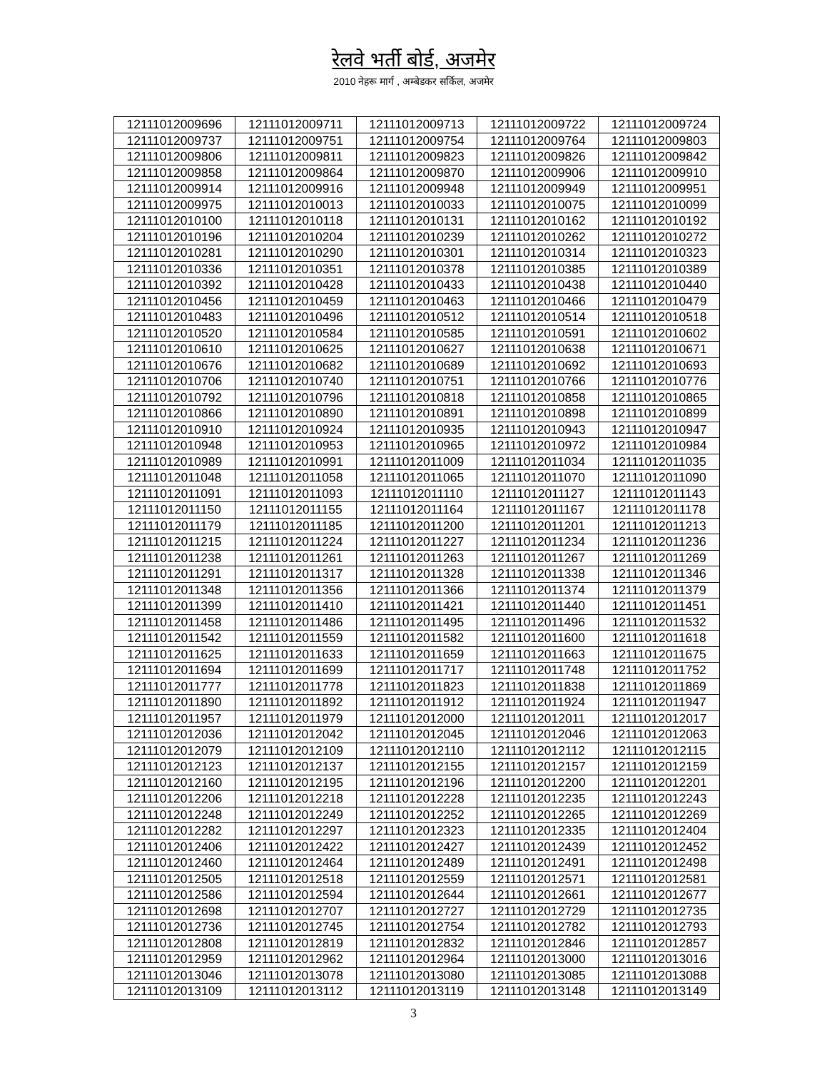रेलवे भर्ती बोर्ड, अजमेर
2010 नेहरू मार्ग , अम्बेडकर सर्किल, अजमेर
| 12111012009696 | 12111012009711 | 12111012009713 | 12111012009722 | 12111012009724 |
| 12111012009737 | 12111012009751 | 12111012009754 | 12111012009764 | 12111012009803 |
| 12111012009806 | 12111012009811 | 12111012009823 | 12111012009826 | 12111012009842 |
| 12111012009858 | 12111012009864 | 12111012009870 | 12111012009906 | 12111012009910 |
| 12111012009914 | 12111012009916 | 12111012009948 | 12111012009949 | 12111012009951 |
| 12111012009975 | 12111012010013 | 12111012010033 | 12111012010075 | 12111012010099 |
| 12111012010100 | 12111012010118 | 12111012010131 | 12111012010162 | 12111012010192 |
| 12111012010196 | 12111012010204 | 12111012010239 | 12111012010262 | 12111012010272 |
| 12111012010281 | 12111012010290 | 12111012010301 | 12111012010314 | 12111012010323 |
| 12111012010336 | 12111012010351 | 12111012010378 | 12111012010385 | 12111012010389 |
| 12111012010392 | 12111012010428 | 12111012010433 | 12111012010438 | 12111012010440 |
| 12111012010456 | 12111012010459 | 12111012010463 | 12111012010466 | 12111012010479 |
| 12111012010483 | 12111012010496 | 12111012010512 | 12111012010514 | 12111012010518 |
| 12111012010520 | 12111012010584 | 12111012010585 | 12111012010591 | 12111012010602 |
| 12111012010610 | 12111012010625 | 12111012010627 | 12111012010638 | 12111012010671 |
| 12111012010676 | 12111012010682 | 12111012010689 | 12111012010692 | 12111012010693 |
| 12111012010706 | 12111012010740 | 12111012010751 | 12111012010766 | 12111012010776 |
| 12111012010792 | 12111012010796 | 12111012010818 | 12111012010858 | 12111012010865 |
| 12111012010866 | 12111012010890 | 12111012010891 | 12111012010898 | 12111012010899 |
| 12111012010910 | 12111012010924 | 12111012010935 | 12111012010943 | 12111012010947 |
| 12111012010948 | 12111012010953 | 12111012010965 | 12111012010972 | 12111012010984 |
| 12111012010989 | 12111012010991 | 12111012011009 | 12111012011034 | 12111012011035 |
| 12111012011048 | 12111012011058 | 12111012011065 | 12111012011070 | 12111012011090 |
| 12111012011091 | 12111012011093 | 12111012011110 | 12111012011127 | 12111012011143 |
| 12111012011150 | 12111012011155 | 12111012011164 | 12111012011167 | 12111012011178 |
| 12111012011179 | 12111012011185 | 12111012011200 | 12111012011201 | 12111012011213 |
| 12111012011215 | 12111012011224 | 12111012011227 | 12111012011234 | 12111012011236 |
| 12111012011238 | 12111012011261 | 12111012011263 | 12111012011267 | 12111012011269 |
| 12111012011291 | 12111012011317 | 12111012011328 | 12111012011338 | 12111012011346 |
| 12111012011348 | 12111012011356 | 12111012011366 | 12111012011374 | 12111012011379 |
| 12111012011399 | 12111012011410 | 12111012011421 | 12111012011440 | 12111012011451 |
| 12111012011458 | 12111012011486 | 12111012011495 | 12111012011496 | 12111012011532 |
| 12111012011542 | 12111012011559 | 12111012011582 | 12111012011600 | 12111012011618 |
| 12111012011625 | 12111012011633 | 12111012011659 | 12111012011663 | 12111012011675 |
| 12111012011694 | 12111012011699 | 12111012011717 | 12111012011748 | 12111012011752 |
| 12111012011777 | 12111012011778 | 12111012011823 | 12111012011838 | 12111012011869 |
| 12111012011890 | 12111012011892 | 12111012011912 | 12111012011924 | 12111012011947 |
| 12111012011957 | 12111012011979 | 12111012012000 | 12111012012011 | 12111012012017 |
| 12111012012036 | 12111012012042 | 12111012012045 | 12111012012046 | 12111012012063 |
| 12111012012079 | 12111012012109 | 12111012012110 | 12111012012112 | 12111012012115 |
| 12111012012123 | 12111012012137 | 12111012012155 | 12111012012157 | 12111012012159 |
| 12111012012160 | 12111012012195 | 12111012012196 | 12111012012200 | 12111012012201 |
| 12111012012206 | 12111012012218 | 12111012012228 | 12111012012235 | 12111012012243 |
| 12111012012248 | 12111012012249 | 12111012012252 | 12111012012265 | 12111012012269 |
| 12111012012282 | 12111012012297 | 12111012012323 | 12111012012335 | 12111012012404 |
| 12111012012406 | 12111012012422 | 12111012012427 | 12111012012439 | 12111012012452 |
| 12111012012460 | 12111012012464 | 12111012012489 | 12111012012491 | 12111012012498 |
| 12111012012505 | 12111012012518 | 12111012012559 | 12111012012571 | 12111012012581 |
| 12111012012586 | 12111012012594 | 12111012012644 | 12111012012661 | 12111012012677 |
| 12111012012698 | 12111012012707 | 12111012012727 | 12111012012729 | 12111012012735 |
| 12111012012736 | 12111012012745 | 12111012012754 | 12111012012782 | 12111012012793 |
| 12111012012808 | 12111012012819 | 12111012012832 | 12111012012846 | 12111012012857 |
| 12111012012959 | 12111012012962 | 12111012012964 | 12111012013000 | 12111012013016 |
| 12111012013046 | 12111012013078 | 12111012013080 | 12111012013085 | 12111012013088 |
| 12111012013109 | 12111012013112 | 12111012013119 | 12111012013148 | 12111012013149 |
3